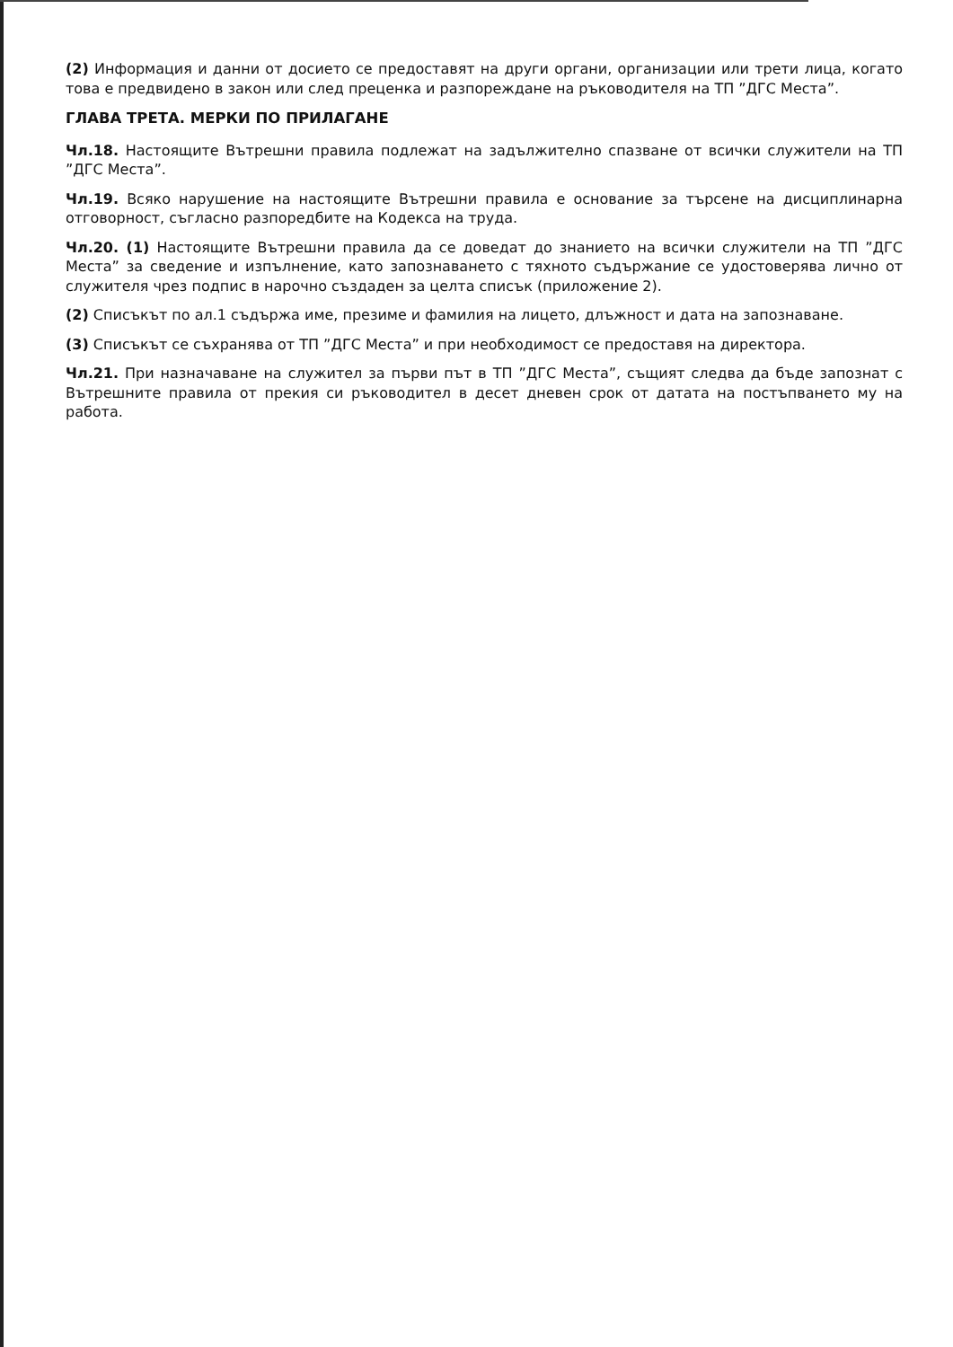(2) Информация и данни от досието се предоставят на други органи, организации или трети лица, когато това е предвидено в закон или след преценка и разпореждане на ръководителя на ТП ”ДГС Места”.
ГЛАВА ТРЕТА. МЕРКИ ПО ПРИЛАГАНЕ
Чл.18. Настоящите Вътрешни правила подлежат на задължително спазване от всички служители на ТП ”ДГС Места”.
Чл.19. Всяко нарушение на настоящите Вътрешни правила е основание за търсене на дисциплинарна отговорност, съгласно разпоредбите на Кодекса на труда.
Чл.20. (1) Настоящите Вътрешни правила да се доведат до знанието на всички служители на ТП ”ДГС Места” за сведение и изпълнение, като запознаването с тяхното съдържание се удостоверява лично от служителя чрез подпис в нарочно създаден за целта списък (приложение 2).
(2) Списъкът по ал.1 съдържа име, презиме и фамилия на лицето, длъжност и дата на запознаване.
(3) Списъкът се съхранява от ТП ”ДГС Места” и при необходимост се предоставя на директора.
Чл.21. При назначаване на служител за първи път в ТП ”ДГС Места”, същият следва да бъде запознат с Вътрешните правила от прекия си ръководител в десет дневен срок от датата на постъпването му на работа.